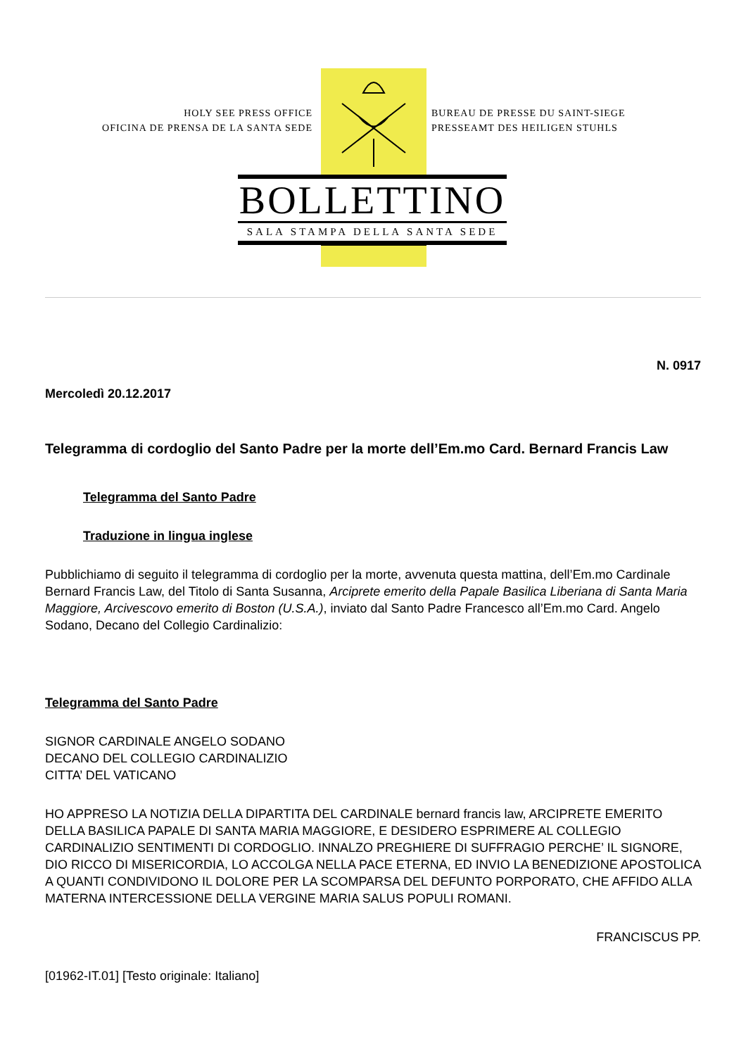HOLY SEE PRESS OFFICE
OFICINA DE PRENSA DE LA SANTA SEDE
BUREAU DE PRESSE DU SAINT-SIEGE
PRESSEAMT DES HEILIGEN STUHLS
BOLLETTINO
SALA STAMPA DELLA SANTA SEDE
N. 0917
Mercoledì 20.12.2017
Telegramma di cordoglio del Santo Padre per la morte dell’Em.mo Card. Bernard Francis Law
Telegramma del Santo Padre
Traduzione in lingua inglese
Pubblichiamo di seguito il telegramma di cordoglio per la morte, avvenuta questa mattina, dell’Em.mo Cardinale Bernard Francis Law, del Titolo di Santa Susanna, Arciprete emerito della Papale Basilica Liberiana di Santa Maria Maggiore, Arcivescovo emerito di Boston (U.S.A.), inviato dal Santo Padre Francesco all’Em.mo Card. Angelo Sodano, Decano del Collegio Cardinalizio:
Telegramma del Santo Padre
SIGNOR CARDINALE ANGELO SODANO
DECANO DEL COLLEGIO CARDINALIZIO
CITTA’ DEL VATICANO
HO APPRESO LA NOTIZIA DELLA DIPARTITA DEL CARDINALE bernard francis law, ARCIPRETE EMERITO DELLA BASILICA PAPALE DI SANTA MARIA MAGGIORE, E DESIDERO ESPRIMERE AL COLLEGIO CARDINALIZIO SENTIMENTI DI CORDOGLIO. INNALZO PREGHIERE DI SUFFRAGIO PERCHE’ IL SIGNORE, DIO RICCO DI MISERICORDIA, LO ACCOLGA NELLA PACE ETERNA, ED INVIO LA BENEDIZIONE APOSTOLICA A QUANTI CONDIVIDONO IL DOLORE PER LA SCOMPARSA DEL DEFUNTO PORPORATO, CHE AFFIDO ALLA MATERNA INTERCESSIONE DELLA VERGINE MARIA SALUS POPULI ROMANI.
FRANCISCUS PP.
[01962-IT.01] [Testo originale: Italiano]